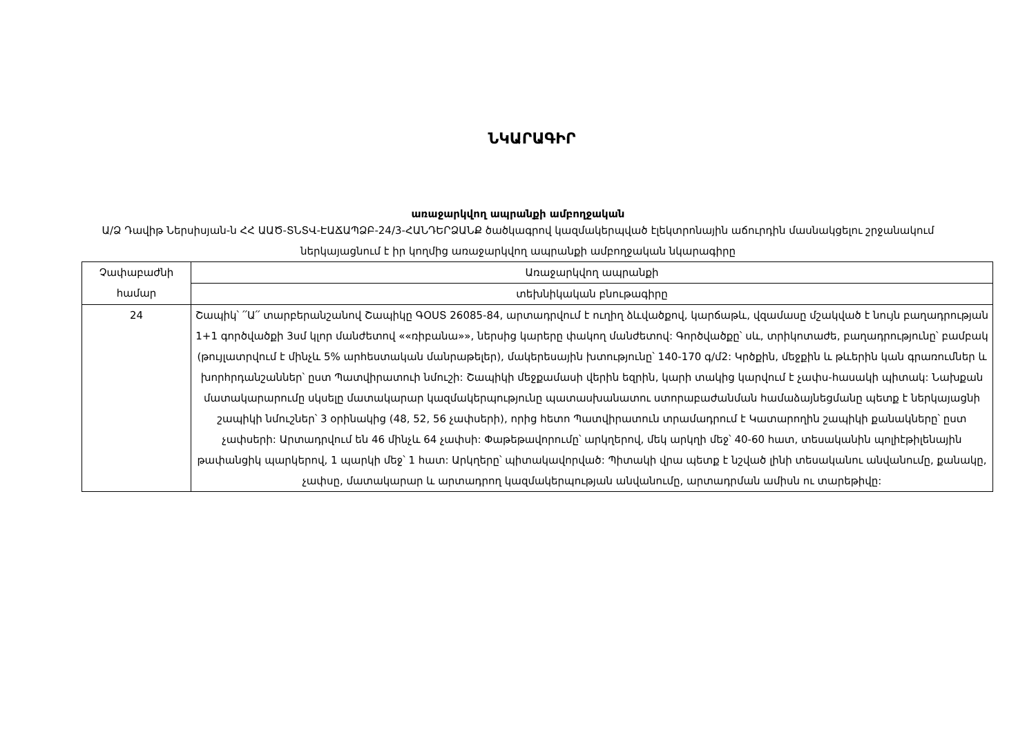ՆԿԱՐԱԳԻՐ
առաջարկվող ապրանքի ամբողջական
Ա/Ձ Դավիթ Ներսիսյան-ն ՀՀ ԱԱԾ-ՏՆՏՎ-ԷԱՃԱՊՁԲ-24/3-ՀԱՆԴԵՐՁԱՆՔ ծածկագրով կազմակերպված էլեկտրոնային աճուրդին մասնակցելու շրջանակում ներկայացնում է իր կողմից առաջարկվող ապրանքի ամբողջական նկարագիրը
| Չափաբաժնի համար | Առաջարկվող ապրանքի |
| | տեխնիկական բնութագիրը |
| 24 | Շապիկ՝ ՛՛Ա՛՛ տարբերանշանով Շապիկը ԳՕՍՏ 26085-84, արտադրվում է ուղիղ ձևվածքով, կարճաթև, վզամասը մշակված է նույն բաղադրության 1+1 գործվածքի 3սմ կլոր մանժետով ««ռիբանա»», ներսից կարերը փակող մանժետով: Գործվածքը՝ սև, տրիկոտաժե, բաղադրությունը՝ բամբակ (թույլատրվում է մինչև 5% արհեստական մանրաթելեր), մակերեսային խտությունը՝ 140-170 գ/մ2: Կրծքին, մեջքին և թևերին կան գրառումներ և խորհրդանշաններ՝ ըստ Պատվիրատուի նմուշի: Շապիկի մեջքամասի վերին եզրին, կարի տակից կարվում է չափս-հասակի պիտակ: Նախքան մատակարարումը սկսելը մատակարար կազմակերպությունը պատասխանատու ստորաբաժանման համաձայնեցմանը պետք է ներկայացնի շապիկի նմուշներ՝ 3 օրինակից (48, 52, 56 չափսերի), որից հետո Պատվիրատուն տրամադրում է Կատարողին շապիկի քանակները՝ ըստ չափսերի: Արտադրվում են 46 մինչև 64 չափսի: Փաթեթավորումը՝ արկղերով, մեկ արկղի մեջ՝ 40-60 հատ, տեսականին պոլիէթիլենային թափանցիկ պարկերով, 1 պարկի մեջ՝ 1 հատ: Արկղերը՝ պիտակավորված: Պիտակի վրա պետք է նշված լինի տեսականու անվանումը, քանակը, չափսը, մատակարար և արտադրող կազմակերպության անվանումը, արտադրման ամիսն ու տարեթիվը: |